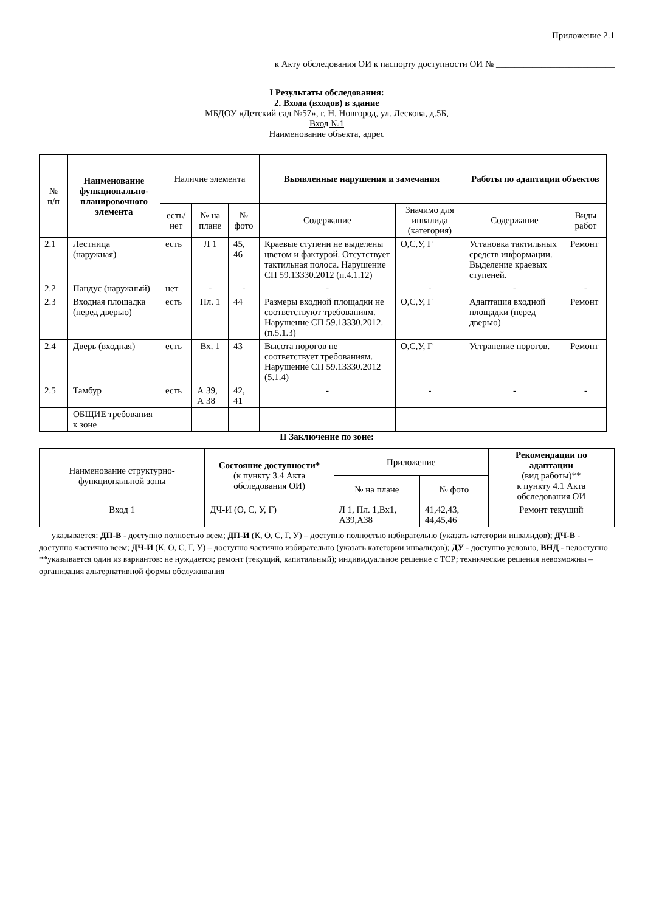Приложение 2.1
к Акту обследования ОИ к паспорту доступности ОИ № __________________________
I Результаты обследования:
2. Входа (входов) в здание
МБДОУ «Детский сад №57», г. Н. Новгород, ул. Лескова, д.5Б,
Вход №1
Наименование объекта, адрес
| № п/п | Наименование функционально-планировочного элемента | Наличие элемента | | | Выявленные нарушения и замечания | | Работы по адаптации объектов | |
| --- | --- | --- | --- | --- | --- | --- | --- | --- |
| | | есть/ нет | № на плане | № фото | Содержание | Значимо для инвалида (категория) | Содержание | Виды работ |
| 2.1 | Лестница (наружная) | есть | Л 1 | 45, 46 | Краевые ступени не выделены цветом и фактурой. Отсутствует тактильная полоса. Нарушение СП 59.13330.2012 (п.4.1.12) | О,С,У, Г | Установка тактильных средств информации. Выделение краевых ступеней. | Ремонт |
| 2.2 | Пандус (наружный) | нет | - | - | - | - | - | - |
| 2.3 | Входная площадка (перед дверью) | есть | Пл. 1 | 44 | Размеры входной площадки не соответствуют требованиям. Нарушение СП 59.13330.2012. (п.5.1.3) | О,С,У, Г | Адаптация входной площадки (перед дверью) | Ремонт |
| 2.4 | Дверь (входная) | есть | Вх. 1 | 43 | Высота порогов не соответствует требованиям. Нарушение СП 59.13330.2012 (5.1.4) | О,С,У, Г | Устранение порогов. | Ремонт |
| 2.5 | Тамбур | есть | А 39, А 38 | 42, 41 | - | - | - | - |
| | ОБЩИЕ требования к зоне | | | | | | | |
II Заключение по зоне:
| Наименование структурно-функциональной зоны | Состояние доступности* (к пункту 3.4 Акта обследования ОИ) | Приложение | | Рекомендации по адаптации (вид работы)** к пункту 4.1 Акта обследования ОИ |
| --- | --- | --- | --- | --- |
| | | № на плане | № фото | |
| Вход 1 | ДЧ-И (О, С, У, Г) | Л 1, Пл. 1,Вх1, А39,А38 | 41,42,43, 44,45,46 | Ремонт текущий |
указывается: ДП-В - доступно полностью всем; ДП-И (К, О, С, Г, У) – доступно полностью избирательно (указать категории инвалидов); ДЧ-В - доступно частично всем; ДЧ-И (К, О, С, Г, У) – доступно частично избирательно (указать категории инвалидов); ДУ - доступно условно, ВНД - недоступно
**указывается один из вариантов: не нуждается; ремонт (текущий, капитальный); индивидуальное решение с ТСР; технические решения невозможны – организация альтернативной формы обслуживания